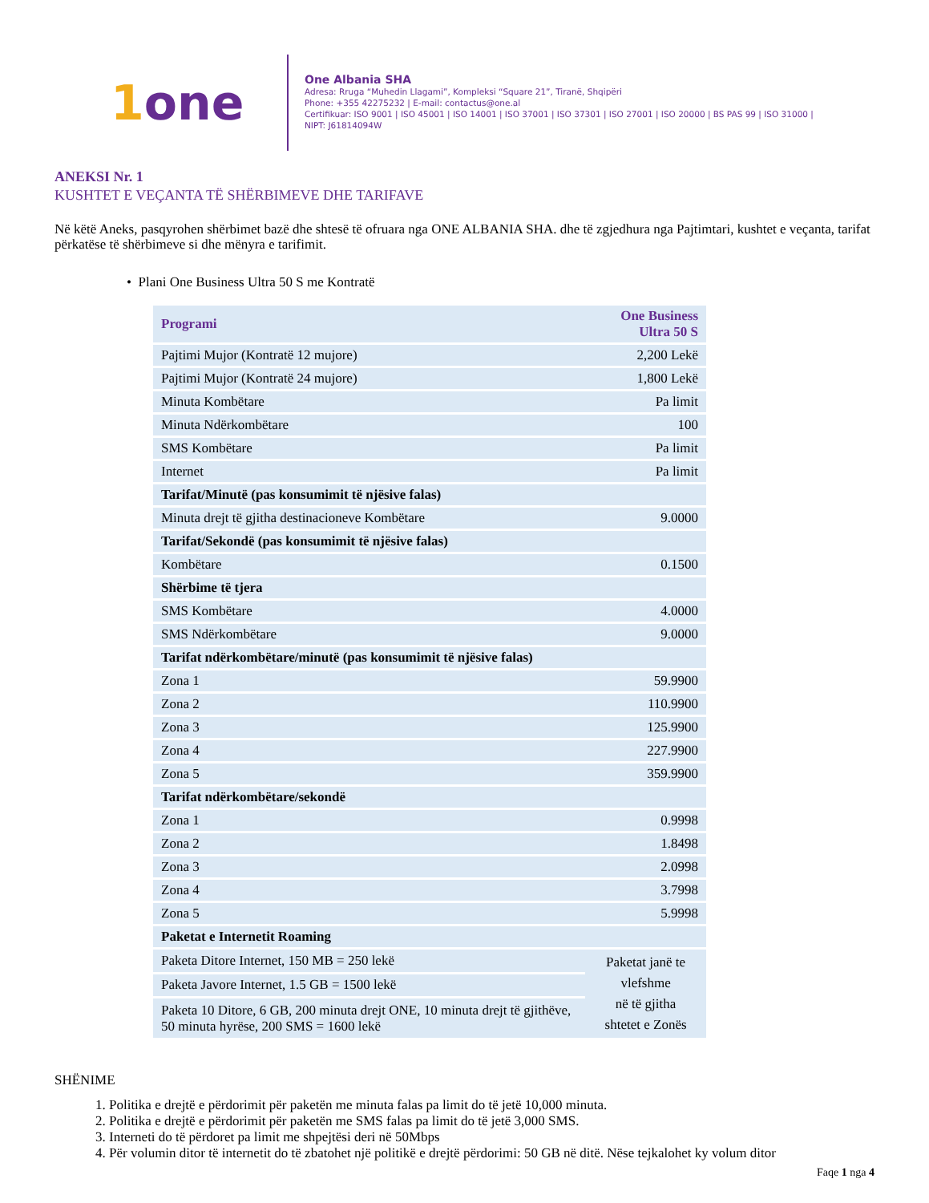1one
One Albania SHA
Adresa: Rruga “Muhedin Llagami”, Kompleksi “Square 21”, Tiranë, Shqipëri
Phone: +355 42275232 | E-mail: contactus@one.al
Certifikuar: ISO 9001 | ISO 45001 | ISO 14001 | ISO 37001 | ISO 37301 | ISO 27001 | ISO 20000 | BS PAS 99 | ISO 31000 |
NIPT: J61814094W
ANEKSI Nr. 1
KUSHTET E VEÇANTA TË SHËRBIMEVE DHE TARIFAVE
Në këtë Aneks, pasqyrohen shërbimet bazë dhe shtesë të ofruara nga ONE ALBANIA SHA. dhe të zgjedhura nga Pajtimtari, kushtet e veçanta, tarifat përkatëse të shërbimeve si dhe mënyra e tarifimit.
• Plani One Business Ultra 50 S me Kontratë
| Programi | One Business Ultra 50 S |
| --- | --- |
| Pajtimi Mujor (Kontratë 12 mujore) | 2,200 Lekë |
| Pajtimi Mujor (Kontratë 24 mujore) | 1,800 Lekë |
| Minuta Kombëtare | Pa limit |
| Minuta Ndërkombëtare | 100 |
| SMS Kombëtare | Pa limit |
| Internet | Pa limit |
| Tarifat/Minutë (pas konsumimit të njësive falas) | |
| Minuta drejt të gjitha destinacioneve Kombëtare | 9.0000 |
| Tarifat/Sekondë (pas konsumimit të njësive falas) | |
| Kombëtare | 0.1500 |
| Shërbime të tjera | |
| SMS Kombëtare | 4.0000 |
| SMS Ndërkombëtare | 9.0000 |
| Tarifat ndërkombëtare/minutë (pas konsumimit të njësive falas) | |
| Zona 1 | 59.9900 |
| Zona 2 | 110.9900 |
| Zona 3 | 125.9900 |
| Zona 4 | 227.9900 |
| Zona 5 | 359.9900 |
| Tarifat ndërkombëtare/sekondë | |
| Zona 1 | 0.9998 |
| Zona 2 | 1.8498 |
| Zona 3 | 2.0998 |
| Zona 4 | 3.7998 |
| Zona 5 | 5.9998 |
| Paketat e Internetit Roaming | |
| Paketa Ditore Internet, 150 MB = 250 lekë | Paketat janë te vlefshme në të gjitha shtetet e Zonës |
| Paketa Javore Internet, 1.5 GB = 1500 lekë | |
| Paketa 10 Ditore, 6 GB, 200 minuta drejt ONE, 10 minuta drejt të gjithëve, 50 minuta hyrëse, 200 SMS = 1600 lekë | |
SHËNIME
1. Politika e drejtë e përdorimit për paketën me minuta falas pa limit do të jetë 10,000 minuta.
2. Politika e drejtë e përdorimit për paketën me SMS falas pa limit do të jetë 3,000 SMS.
3. Interneti do të përdoret pa limit me shpejtësi deri në 50Mbps
4. Për volumin ditor të internetit do të zbatohet një politikë e drejtë përdorimi: 50 GB në ditë. Nëse tejkalohet ky volum ditor
Faqe 1 nga 4